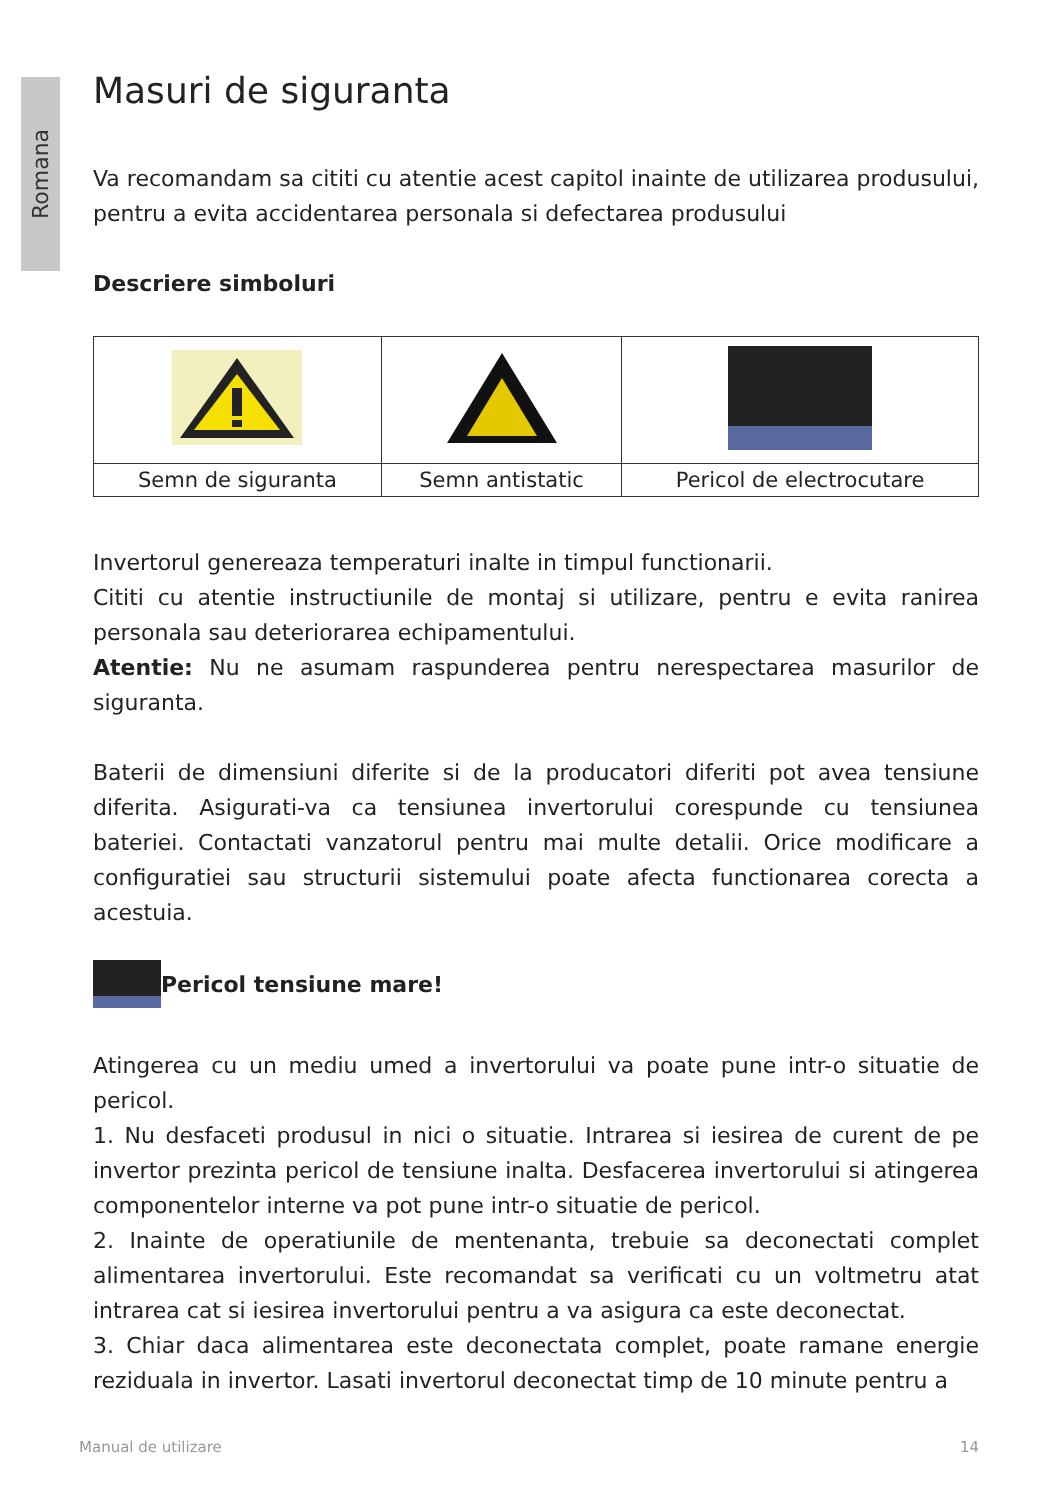Romana
Masuri de siguranta
Va recomandam sa cititi cu atentie acest capitol inainte de utilizarea produsului, pentru a evita accidentarea personala si defectarea produsului
Descriere simboluri
| Semn de siguranta | Semn antistatic | Pericol de electrocutare |
Invertorul genereaza temperaturi inalte in timpul functionarii.
Cititi cu atentie instructiunile de montaj si utilizare, pentru e evita ranirea personala sau deteriorarea echipamentului.
Atentie: Nu ne asumam raspunderea pentru nerespectarea masurilor de siguranta.
Baterii de dimensiuni diferite si de la producatori diferiti pot avea tensiune diferita. Asigurati-va ca tensiunea invertorului corespunde cu tensiunea bateriei. Contactati vanzatorul pentru mai multe detalii. Orice modificare a configuratiei sau structurii sistemului poate afecta functionarea corecta a acestuia.
Pericol tensiune mare!
Atingerea cu un mediu umed a invertorului va poate pune intr-o situatie de pericol.
1. Nu desfaceti produsul in nici o situatie. Intrarea si iesirea de curent de pe invertor prezinta pericol de tensiune inalta. Desfacerea invertorului si atingerea componentelor interne va pot pune intr-o situatie de pericol.
2. Inainte de operatiunile de mentenanta, trebuie sa deconectati complet alimentarea invertorului. Este recomandat sa verificati cu un voltmetru atat intrarea cat si iesirea invertorului pentru a va asigura ca este deconectat.
3. Chiar daca alimentarea este deconectata complet, poate ramane energie reziduala in invertor. Lasati invertorul deconectat timp de 10 minute pentru a
Manual de utilizare 14